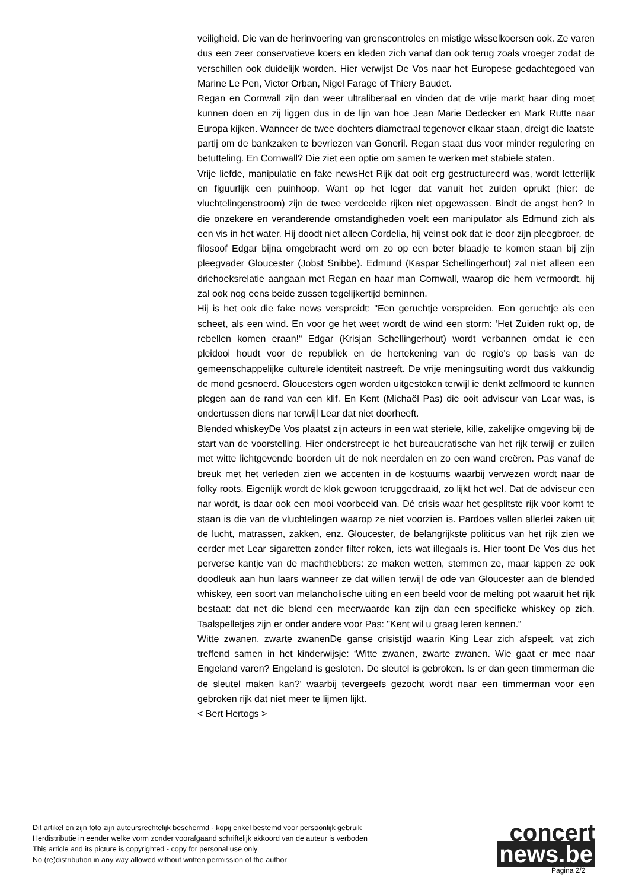veiligheid. Die van de herinvoering van grenscontroles en mistige wisselkoersen ook. Ze varen dus een zeer conservatieve koers en kleden zich vanaf dan ook terug zoals vroeger zodat de verschillen ook duidelijk worden. Hier verwijst De Vos naar het Europese gedachtegoed van Marine Le Pen, Victor Orban, Nigel Farage of Thiery Baudet.
Regan en Cornwall zijn dan weer ultraliberaal en vinden dat de vrije markt haar ding moet kunnen doen en zij liggen dus in de lijn van hoe Jean Marie Dedecker en Mark Rutte naar Europa kijken. Wanneer de twee dochters diametraal tegenover elkaar staan, dreigt die laatste partij om de bankzaken te bevriezen van Goneril. Regan staat dus voor minder regulering en betutteling. En Cornwall? Die ziet een optie om samen te werken met stabiele staten.
Vrije liefde, manipulatie en fake newsHet Rijk dat ooit erg gestructureerd was, wordt letterlijk en figuurlijk een puinhoop. Want op het leger dat vanuit het zuiden oprukt (hier: de vluchtelingenstroom) zijn de twee verdeelde rijken niet opgewassen. Bindt de angst hen? In die onzekere en veranderende omstandigheden voelt een manipulator als Edmund zich als een vis in het water. Hij doodt niet alleen Cordelia, hij veinst ook dat ie door zijn pleegbroer, de filosoof Edgar bijna omgebracht werd om zo op een beter blaadje te komen staan bij zijn pleegvader Gloucester (Jobst Snibbe). Edmund (Kaspar Schellingerhout) zal niet alleen een driehoeksrelatie aangaan met Regan en haar man Cornwall, waarop die hem vermoordt, hij zal ook nog eens beide zussen tegelijkertijd beminnen.
Hij is het ook die fake news verspreidt: "Een geruchtje verspreiden. Een geruchtje als een scheet, als een wind. En voor ge het weet wordt de wind een storm: ‘Het Zuiden rukt op, de rebellen komen eraan!“ Edgar (Krisjan Schellingerhout) wordt verbannen omdat ie een pleidooi houdt voor de republiek en de hertekening van de regio's op basis van de gemeenschappelijke culturele identiteit nastreeft. De vrije meningsuiting wordt dus vakkundig de mond gesnoerd. Gloucesters ogen worden uitgestoken terwijl ie denkt zelfmoord te kunnen plegen aan de rand van een klif. En Kent (Michaël Pas) die ooit adviseur van Lear was, is ondertussen diens nar terwijl Lear dat niet doorheeft.
Blended whiskeyDe Vos plaatst zijn acteurs in een wat steriele, kille, zakelijke omgeving bij de start van de voorstelling. Hier onderstreept ie het bureaucratische van het rijk terwijl er zuilen met witte lichtgevende boorden uit de nok neerdalen en zo een wand creëren. Pas vanaf de breuk met het verleden zien we accenten in de kostuums waarbij verwezen wordt naar de folky roots. Eigenlijk wordt de klok gewoon teruggedraaid, zo lijkt het wel. Dat de adviseur een nar wordt, is daar ook een mooi voorbeeld van. Dé crisis waar het gesplitste rijk voor komt te staan is die van de vluchtelingen waarop ze niet voorzien is. Pardoes vallen allerlei zaken uit de lucht, matrassen, zakken, enz. Gloucester, de belangrijkste politicus van het rijk zien we eerder met Lear sigaretten zonder filter roken, iets wat illegaals is. Hier toont De Vos dus het perverse kantje van de machthebbers: ze maken wetten, stemmen ze, maar lappen ze ook doodleuk aan hun laars wanneer ze dat willen terwijl de ode van Gloucester aan de blended whiskey, een soort van melancholische uiting en een beeld voor de melting pot waaruit het rijk bestaat: dat net die blend een meerwaarde kan zijn dan een specifieke whiskey op zich. Taalspelletjes zijn er onder andere voor Pas: "Kent wil u graag leren kennen.“
Witte zwanen, zwarte zwanenDe ganse crisistijd waarin King Lear zich afspeelt, vat zich treffend samen in het kinderwijsje: ‘Witte zwanen, zwarte zwanen. Wie gaat er mee naar Engeland varen? Engeland is gesloten. De sleutel is gebroken. Is er dan geen timmerman die de sleutel maken kan?' waarbij tevergeefs gezocht wordt naar een timmerman voor een gebroken rijk dat niet meer te lijmen lijkt.
< Bert Hertogs >
Dit artikel en zijn foto zijn auteursrechtelijk beschermd - kopij enkel bestemd voor persoonlijk gebruik
Herdistributie in eender welke vorm zonder voorafgaand schriftelijk akkoord van de auteur is verboden
This article and its picture is copyrighted - copy for personal use only
No (re)distribution in any way allowed without written permission of the author
concert
news.be
Pagina 2/2